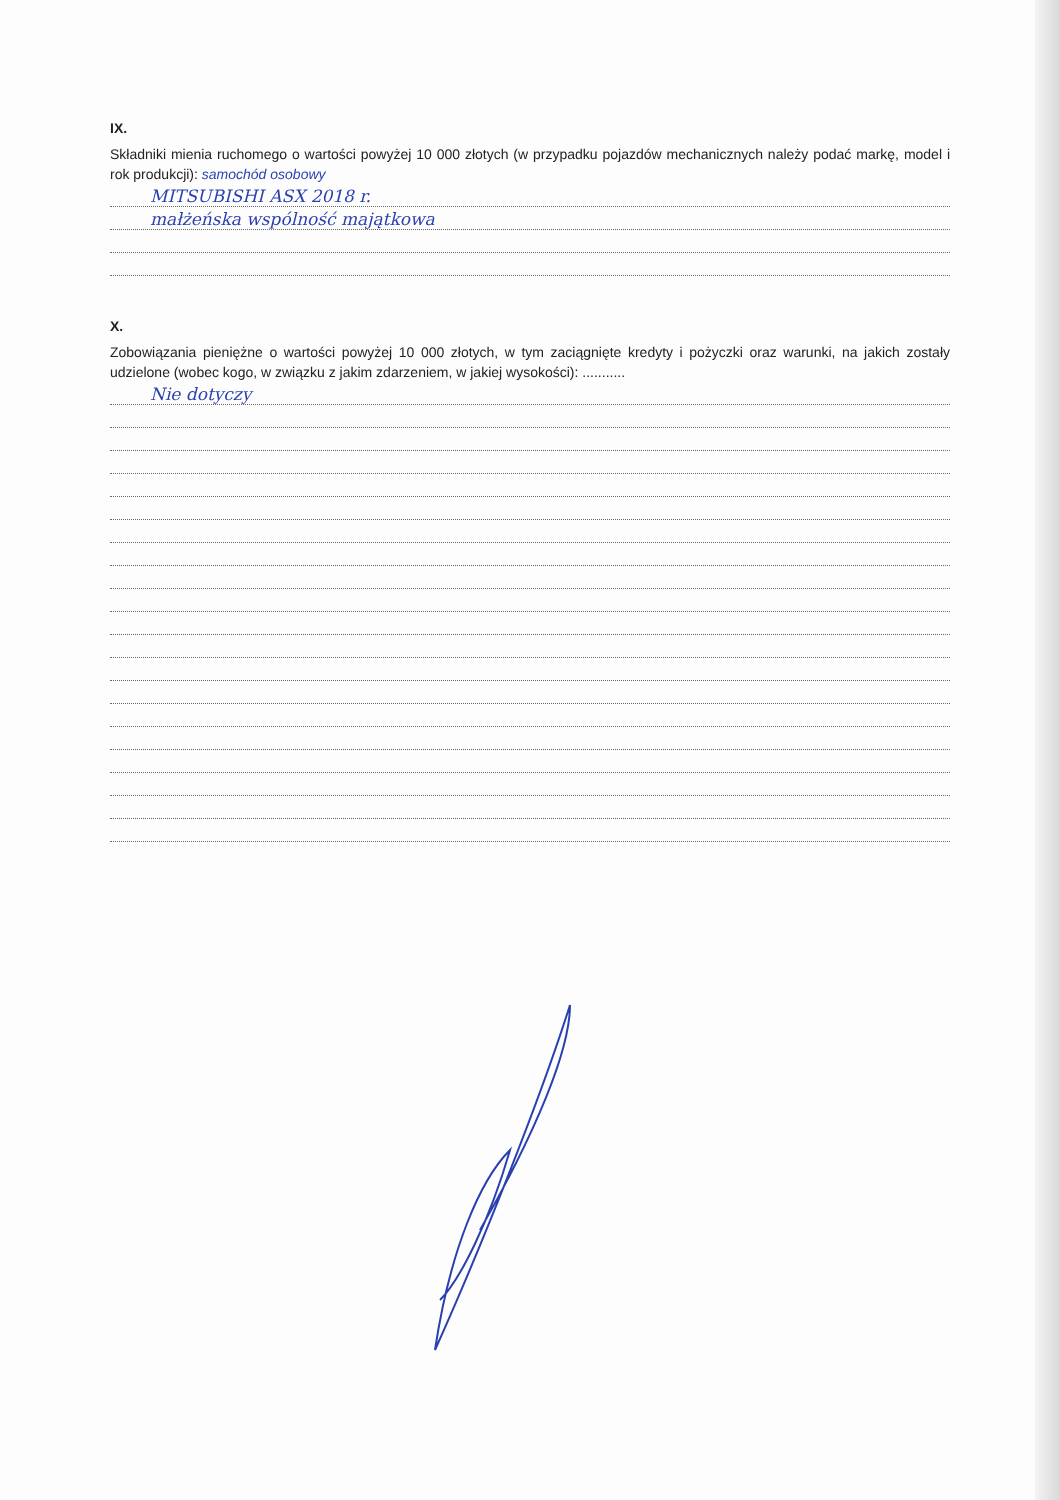IX.
Składniki mienia ruchomego o wartości powyżej 10 000 złotych (w przypadku pojazdów mechanicznych należy podać markę, model i rok produkcji): samochód osobowy
MITSUBISHI ASX 2018 r.
małżeńska wspólność majątkowa
X.
Zobowiązania pieniężne o wartości powyżej 10 000 złotych, w tym zaciągnięte kredyty i pożyczki oraz warunki, na jakich zostały udzielone (wobec kogo, w związku z jakim zdarzeniem, w jakiej wysokości): ...........
Nie dotyczy